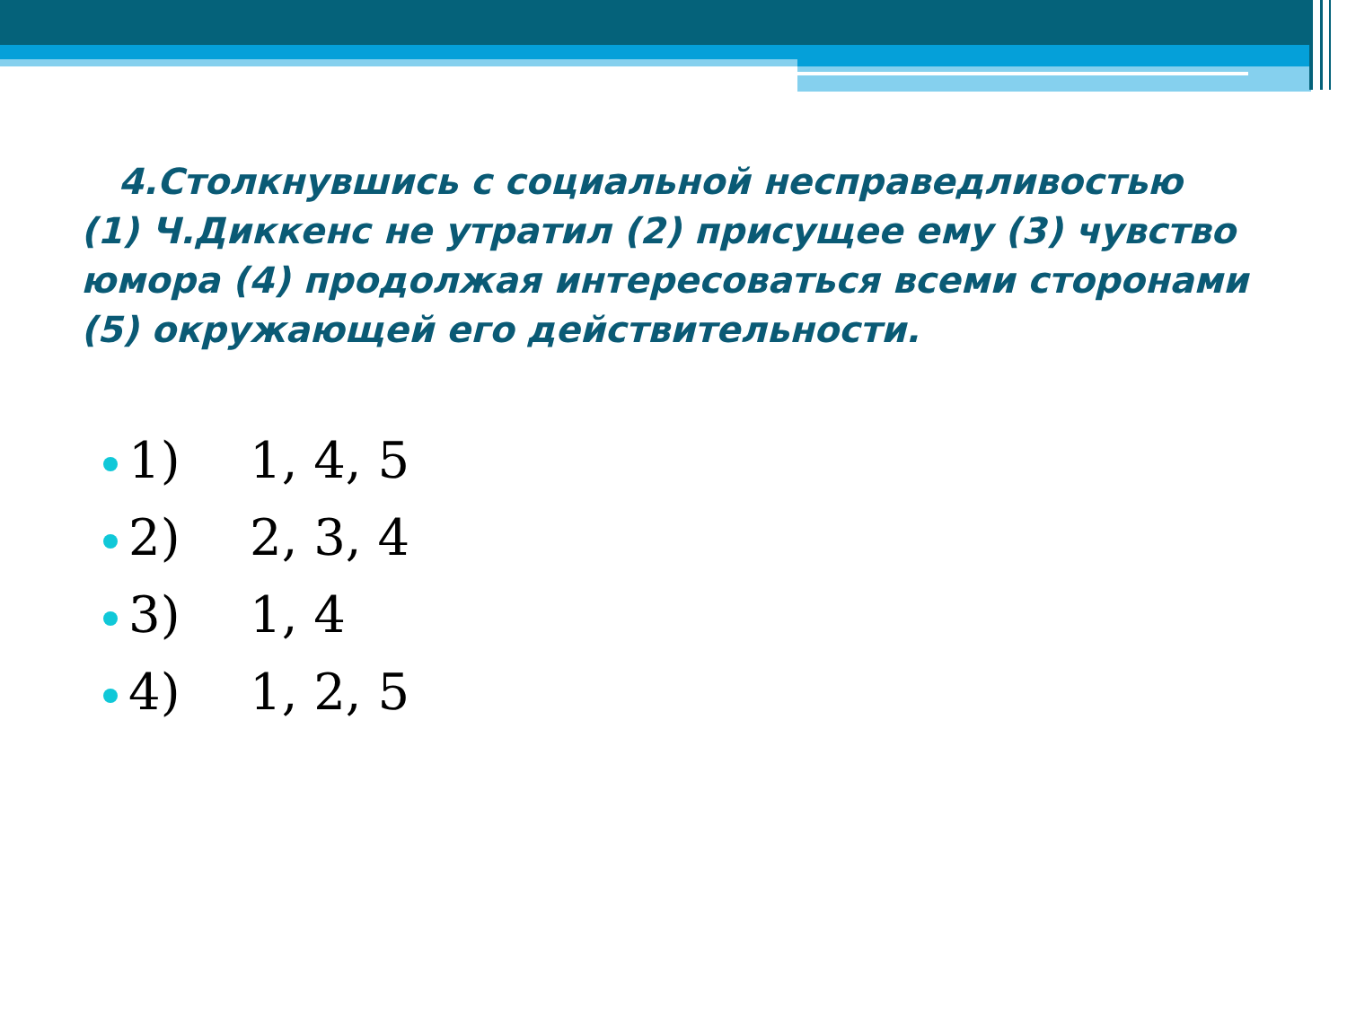4.Столкнувшись с социальной несправедливостью (1) Ч.Диккенс не утратил (2) присущее ему (3) чувство юмора (4) продолжая интересоваться всеми сторонами (5) окружающей его действительности.
1) 1, 4, 5
2) 2, 3, 4
3) 1, 4
4) 1, 2, 5